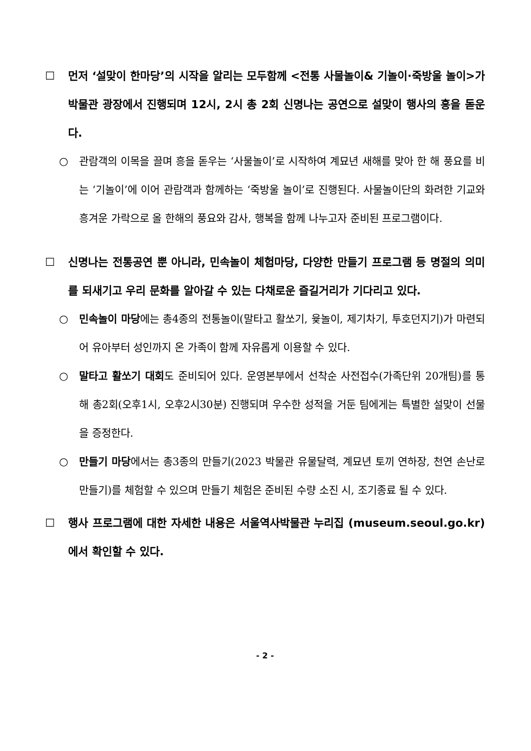☐ 먼저 ‘설맞이 한마당’의 시작을 알리는 모두함께 <전통 사물놀이& 기놀이·죽방울 놀이>가 박물관 광장에서 진행되며 12시, 2시 총 2회 신명나는 공연으로 설맞이 행사의 흥을 돋운다.
○ 관람객의 이목을 끌며 흥을 돋우는 ‘사물놀이’로 시작하여 계묘년 새해를 맞아 한 해 풍요를 비는 ‘기놀이’에 이어 관람객과 함께하는 ‘죽방울 놀이’로 진행된다. 사물놀이단의 화려한 기교와 흥겨운 가락으로 올 한해의 풍요와 감사, 행복을 함께 나누고자 준비된 프로그램이다.
☐ 신명나는 전통공연 뿐 아니라, 민속놀이 체험마당, 다양한 만들기 프로그램 등 명절의 의미를 되새기고 우리 문화를 알아갈 수 있는 다채로운 즐길거리가 기다리고 있다.
○ 민속놀이 마당에는 총4종의 전통놀이(말타고 활쏘기, 윷놀이, 제기차기, 투호던지기)가 마련되어 유아부터 성인까지 온 가족이 함께 자유롭게 이용할 수 있다.
○ 말타고 활쏘기 대회도 준비되어 있다. 운영본부에서 선착순 사전접수(가족단위 20개팀)를 통해 총2회(오후1시, 오후2시30분) 진행되며 우수한 성적을 거둔 팀에게는 특별한 설맞이 선물을 증정한다.
○ 만들기 마당에서는 총3종의 만들기(2023 박물관 유물달력, 계묘년 토끼 연하장, 천연 손난로 만들기)를 체험할 수 있으며 만들기 체험은 준비된 수량 소진 시, 조기종료 될 수 있다.
☐ 행사 프로그램에 대한 자세한 내용은 서울역사박물관 누리집 (museum.seoul.go.kr)에서 확인할 수 있다.
- 2 -